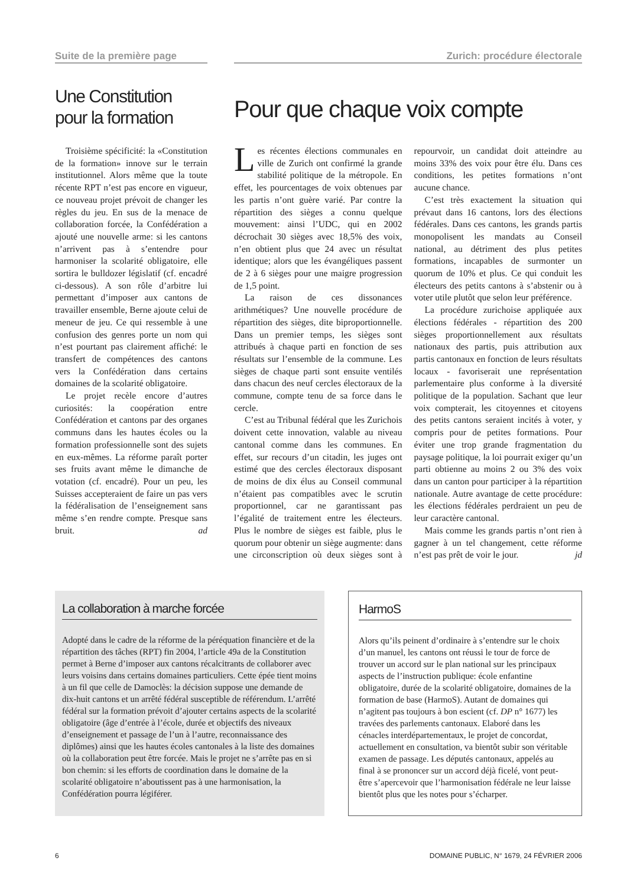Suite de la première page
Une Constitution pour la formation
Troisième spécificité: la «Constitution de la formation» innove sur le terrain institutionnel. Alors même que la toute récente RPT n’est pas encore en vigueur, ce nouveau projet prévoit de changer les règles du jeu. En sus de la menace de collaboration forcée, la Confédération a ajouté une nouvelle arme: si les cantons n’arrivent pas à s’entendre pour harmoniser la scolarité obligatoire, elle sortira le bulldozer législatif (cf. encadré ci-dessous). A son rôle d’arbitre lui permettant d’imposer aux cantons de travailler ensemble, Berne ajoute celui de meneur de jeu. Ce qui ressemble à une confusion des genres porte un nom qui n’est pourtant pas clairement affiché: le transfert de compétences des cantons vers la Confédération dans certains domaines de la scolarité obligatoire.
Le projet recèle encore d’autres curiosités: la coopération entre Confédération et cantons par des organes communs dans les hautes écoles ou la formation professionnelle sont des sujets en eux-mêmes. La réforme paraît porter ses fruits avant même le dimanche de votation (cf. encadré). Pour un peu, les Suisses accepteraient de faire un pas vers la fédéralisation de l’enseignement sans même s’en rendre compte. Presque sans bruit. ad
Zurich: procédure électorale
Pour que chaque voix compte
Les récentes élections communales en ville de Zurich ont confirmé la grande stabilité politique de la métropole. En effet, les pourcentages de voix obtenues par les partis n’ont guère varié. Par contre la répartition des sièges a connu quelque mouvement: ainsi l’UDC, qui en 2002 décrochait 30 sièges avec 18,5% des voix, n’en obtient plus que 24 avec un résultat identique; alors que les évangéliques passent de 2 à 6 sièges pour une maigre progression de 1,5 point.
La raison de ces dissonances arithmétiques? Une nouvelle procédure de répartition des sièges, dite biproportionnelle. Dans un premier temps, les sièges sont attribués à chaque parti en fonction de ses résultats sur l’ensemble de la commune. Les sièges de chaque parti sont ensuite ventilés dans chacun des neuf cercles électoraux de la commune, compte tenu de sa force dans le cercle.
C’est au Tribunal fédéral que les Zurichois doivent cette innovation, valable au niveau cantonal comme dans les communes. En effet, sur recours d’un citadin, les juges ont estimé que des cercles électoraux disposant de moins de dix élus au Conseil communal n’étaient pas compatibles avec le scrutin proportionnel, car ne garantissant pas l’égalité de traitement entre les électeurs. Plus le nombre de sièges est faible, plus le quorum pour obtenir un siège augmente: dans une circonscription où deux sièges sont à repourvoir, un candidat doit atteindre au moins 33% des voix pour être élu. Dans ces conditions, les petites formations n’ont aucune chance.
C’est très exactement la situation qui prévaut dans 16 cantons, lors des élections fédérales. Dans ces cantons, les grands partis monopolisent les mandats au Conseil national, au détriment des plus petites formations, incapables de surmonter un quorum de 10% et plus. Ce qui conduit les électeurs des petits cantons à s’abstenir ou à voter utile plutôt que selon leur préférence.
La procédure zurichoise appliquée aux élections fédérales - répartition des 200 sièges proportionnellement aux résultats nationaux des partis, puis attribution aux partis cantonaux en fonction de leurs résultats locaux - favoriserait une représentation parlementaire plus conforme à la diversité politique de la population. Sachant que leur voix compterait, les citoyennes et citoyens des petits cantons seraient incités à voter, y compris pour de petites formations. Pour éviter une trop grande fragmentation du paysage politique, la loi pourrait exiger qu’un parti obtienne au moins 2 ou 3% des voix dans un canton pour participer à la répartition nationale. Autre avantage de cette procédure: les élections fédérales perdraient un peu de leur caractère cantonal.
Mais comme les grands partis n’ont rien à gagner à un tel changement, cette réforme n’est pas prêt de voir le jour. jd
La collaboration à marche forcée
Adopté dans le cadre de la réforme de la péréquation financière et de la répartition des tâches (RPT) fin 2004, l’article 49a de la Constitution permet à Berne d’imposer aux cantons récalcitrants de collaborer avec leurs voisins dans certains domaines particuliers. Cette épée tient moins à un fil que celle de Damoclès: la décision suppose une demande de dix-huit cantons et un arrêté fédéral susceptible de référendum. L’arrêté fédéral sur la formation prévoit d’ajouter certains aspects de la scolarité obligatoire (âge d’entrée à l’école, durée et objectifs des niveaux d’enseignement et passage de l’un à l’autre, reconnaissance des diplômes) ainsi que les hautes écoles cantonales à la liste des domaines où la collaboration peut être forcée. Mais le projet ne s’arrête pas en si bon chemin: si les efforts de coordination dans le domaine de la scolarité obligatoire n’aboutissent pas à une harmonisation, la Confédération pourra légiférer.
HarmoS
Alors qu’ils peinent d’ordinaire à s’entendre sur le choix d’un manuel, les cantons ont réussi le tour de force de trouver un accord sur le plan national sur les principaux aspects de l’instruction publique: école enfantine obligatoire, durée de la scolarité obligatoire, domaines de la formation de base (HarmoS). Autant de domaines qui n’agitent pas toujours à bon escient (cf. DP n° 1677) les travées des parlements cantonaux. Elaboré dans les cénacles interdépartementaux, le projet de concordat, actuellement en consultation, va bientôt subir son véritable examen de passage. Les députés cantonaux, appelés au final à se prononcer sur un accord déjà ficelé, vont peut-être s’apercevoir que l’harmonisation fédérale ne leur laisse bientôt plus que les notes pour s’écharper.
6 DOMAINE PUBLIC, N° 1679, 24 FÉVRIER 2006